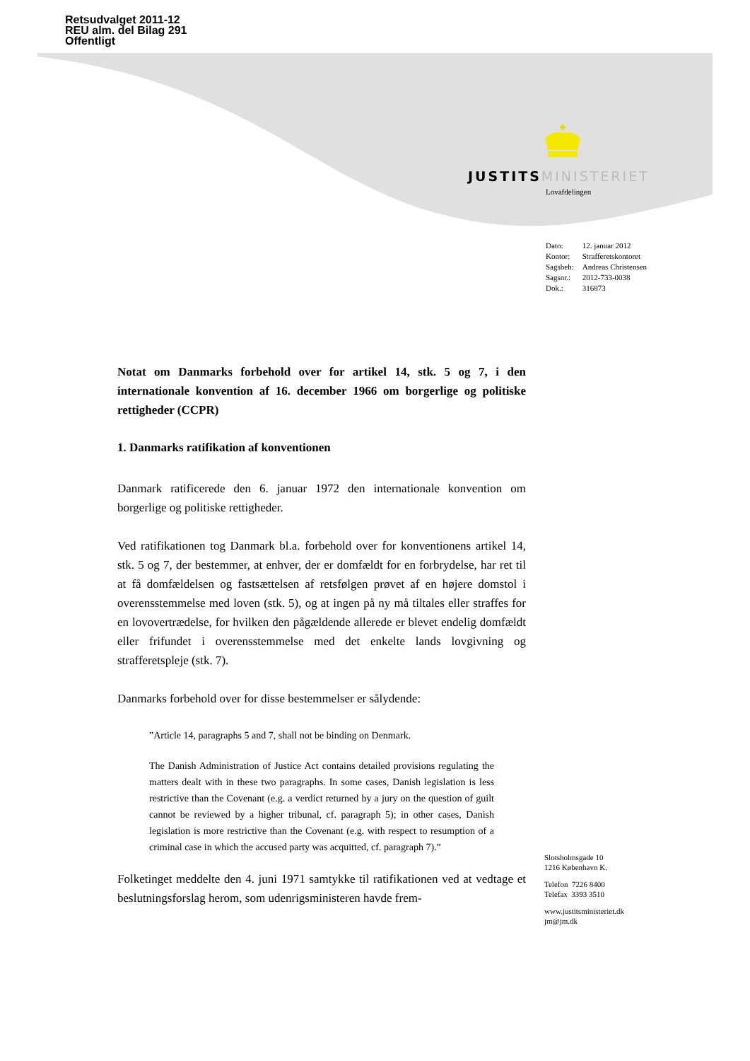Retsudvalget 2011-12
REU alm. del Bilag 291
Offentligt
JUSTITS MINISTERIET
Lovafdelingen
| Dato: | 12. januar 2012 |
| Kontor: | Strafferetskontoret |
| Sagsbeh: | Andreas Christensen |
| Sagsnr.: | 2012-733-0038 |
| Dok.: | 316873 |
Notat om Danmarks forbehold over for artikel 14, stk. 5 og 7, i den internationale konvention af 16. december 1966 om borgerlige og politiske rettigheder (CCPR)
1. Danmarks ratifikation af konventionen
Danmark ratificerede den 6. januar 1972 den internationale konvention om borgerlige og politiske rettigheder.
Ved ratifikationen tog Danmark bl.a. forbehold over for konventionens artikel 14, stk. 5 og 7, der bestemmer, at enhver, der er domfældt for en forbrydelse, har ret til at få domfældelsen og fastsættelsen af retsfølgen prøvet af en højere domstol i overensstemmelse med loven (stk. 5), og at ingen på ny må tiltales eller straffes for en lovovertrædelse, for hvilken den pågældende allerede er blevet endelig domfældt eller frifundet i overensstemmelse med det enkelte lands lovgivning og strafferetspleje (stk. 7).
Danmarks forbehold over for disse bestemmelser er sålydende:
”Article 14, paragraphs 5 and 7, shall not be binding on Denmark.
The Danish Administration of Justice Act contains detailed provisions regulating the matters dealt with in these two paragraphs. In some cases, Danish legislation is less restrictive than the Covenant (e.g. a verdict returned by a jury on the question of guilt cannot be reviewed by a higher tribunal, cf. paragraph 5); in other cases, Danish legislation is more restrictive than the Covenant (e.g. with respect to resumption of a criminal case in which the accused party was acquitted, cf. paragraph 7).”
Folketinget meddelte den 4. juni 1971 samtykke til ratifikationen ved at vedtage et beslutningsforslag herom, som udenrigsministeren havde frem-
Slotsholmsgade 10
1216 København K.
Telefon 7226 8400
Telefax 3393 3510
www.justitsministeriet.dk
jm@jm.dk